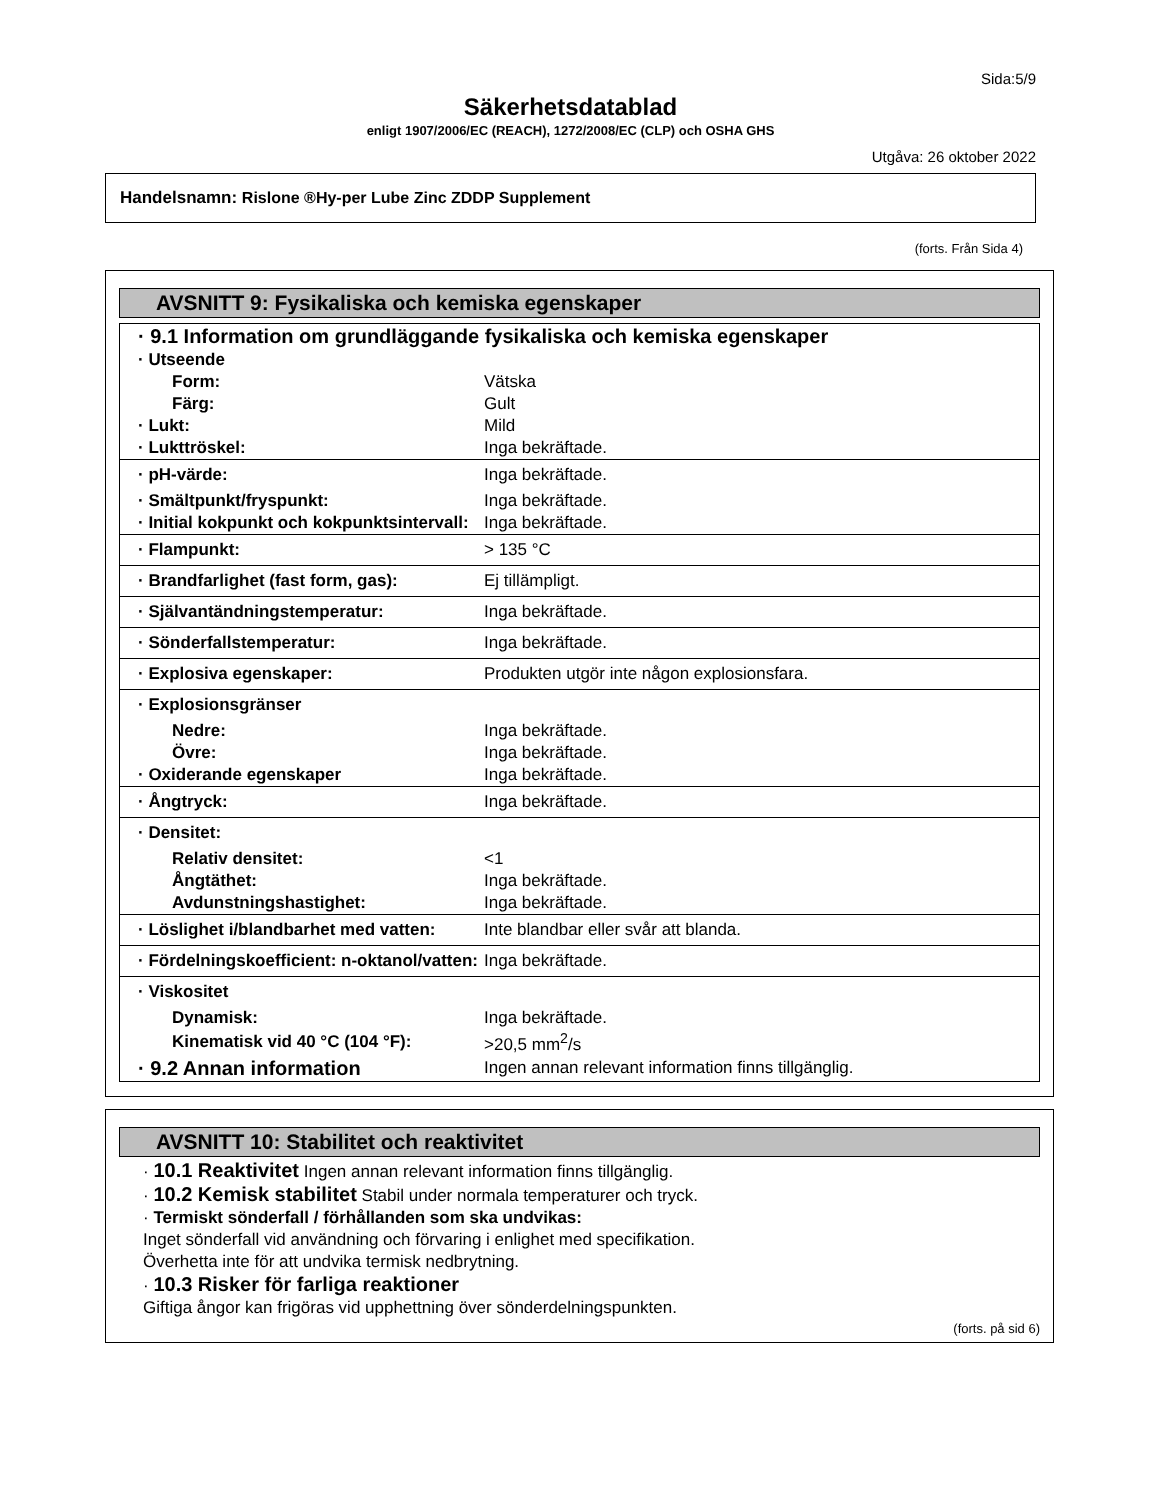Sida:5/9
Säkerhetsdatablad
enligt 1907/2006/EC (REACH), 1272/2008/EC (CLP) och OSHA GHS
Utgåva: 26 oktober 2022
Handelsnamn: Rislone ®Hy-per Lube Zinc ZDDP Supplement
(forts. Från Sida 4)
AVSNITT 9: Fysikaliska och kemiska egenskaper
| · 9.1 Information om grundläggande fysikaliska och kemiska egenskaper | |
| · Utseende | |
| Form: | Vätska |
| Färg: | Gult |
| · Lukt: | Mild |
| · Lukttröskel: | Inga bekräftade. |
| · pH-värde: | Inga bekräftade. |
| · Smältpunkt/fryspunkt: | Inga bekräftade. |
| · Initial kokpunkt och kokpunktsintervall: | Inga bekräftade. |
| · Flampunkt: | > 135 °C |
| · Brandfarlighet (fast form, gas): | Ej tillämpligt. |
| · Självantändningstemperatur: | Inga bekräftade. |
| · Sönderfallstemperatur: | Inga bekräftade. |
| · Explosiva egenskaper: | Produkten utgör inte någon explosionsfara. |
| · Explosionsgränser | |
| Nedre: | Inga bekräftade. |
| Övre: | Inga bekräftade. |
| · Oxiderande egenskaper | Inga bekräftade. |
| · Ångtryck: | Inga bekräftade. |
| · Densitet: | |
| Relativ densitet: | <1 |
| Ångtäthet: | Inga bekräftade. |
| Avdunstningshastighet: | Inga bekräftade. |
| · Löslighet i/blandbarhet med vatten: | Inte blandbar eller svår att blanda. |
| · Fördelningskoefficient: n-oktanol/vatten: | Inga bekräftade. |
| · Viskositet | |
| Dynamisk: | Inga bekräftade. |
| Kinematisk vid 40 °C (104 °F): | >20,5 mm<sup>2</sup>/s |
| · 9.2 Annan information | Ingen annan relevant information finns tillgänglig. |
AVSNITT 10: Stabilitet och reaktivitet
· 10.1 Reaktivitet Ingen annan relevant information finns tillgänglig.
· 10.2 Kemisk stabilitet Stabil under normala temperaturer och tryck.
· Termiskt sönderfall / förhållanden som ska undvikas:
Inget sönderfall vid användning och förvaring i enlighet med specifikation.
Överhetta inte för att undvika termisk nedbrytning.
· 10.3 Risker för farliga reaktioner
Giftiga ångor kan frigöras vid upphettning över sönderdelningspunkten.
(forts. på sid 6)